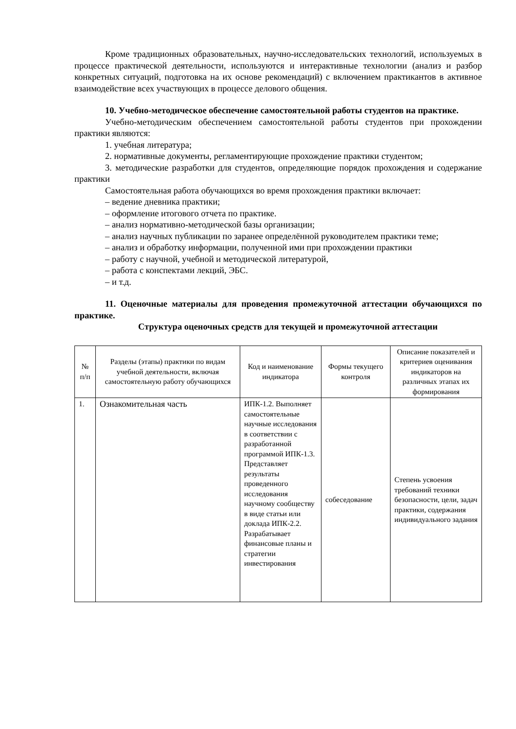Кроме традиционных образовательных, научно-исследовательских технологий, используемых в процессе практической деятельности, используются и интерактивные технологии (анализ и разбор конкретных ситуаций, подготовка на их основе рекомендаций) с включением практикантов в активное взаимодействие всех участвующих в процессе делового общения.
10. Учебно-методическое обеспечение самостоятельной работы студентов на практике.
Учебно-методическим обеспечением самостоятельной работы студентов при прохождении практики являются:
1. учебная литература;
2. нормативные документы, регламентирующие прохождение практики студентом;
3. методические разработки для студентов, определяющие порядок прохождения и содержание практики
Самостоятельная работа обучающихся во время прохождения практики включает:
– ведение дневника практики;
– оформление итогового отчета по практике.
– анализ нормативно-методической базы организации;
– анализ научных публикации по заранее определённой руководителем практики теме;
– анализ и обработку информации, полученной ими при прохождении практики
– работу с научной, учебной и методической литературой,
– работа с конспектами лекций, ЭБС.
– и т.д.
11. Оценочные материалы для проведения промежуточной аттестации обучающихся по практике.
Структура оценочных средств для текущей и промежуточной аттестации
| № п/п | Разделы (этапы) практики по видам учебной деятельности, включая самостоятельную работу обучающихся | Код и наименование индикатора | Формы текущего контроля | Описание показателей и критериев оценивания индикаторов на различных этапах их формирования |
| --- | --- | --- | --- | --- |
| 1. | Ознакомительная часть | ИПК-1.2. Выполняет самостоятельные научные исследования в соответствии с разработанной программой ИПК-1.3. Представляет результаты проведенного исследования научному сообществу в виде статьи или доклада ИПК-2.2. Разрабатывает финансовые планы и стратегии инвестирования | собеседование | Степень усвоения требований техники безопасности, цели, задач практики, содержания индивидуального задания |